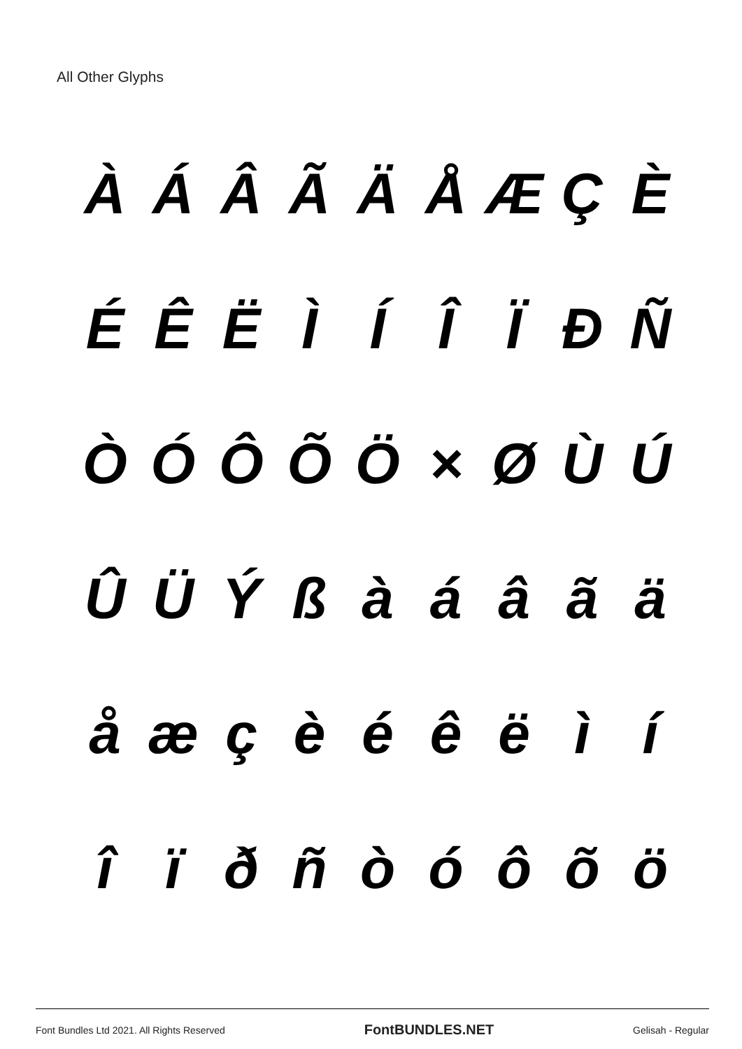All Other Glyphs
ÀÁÂÃÄÅÆÇÈ
ÉÊËÌÍÎÏÐÑ
ÒÓÔÕÖ × ØÙÚ
ÛÜÝßàáâãä
åæçèéêëìí
îïðñòóôõö
Font Bundles Ltd 2021. All Rights Reserved FontBUNDLES.NET Gelisah - Regular